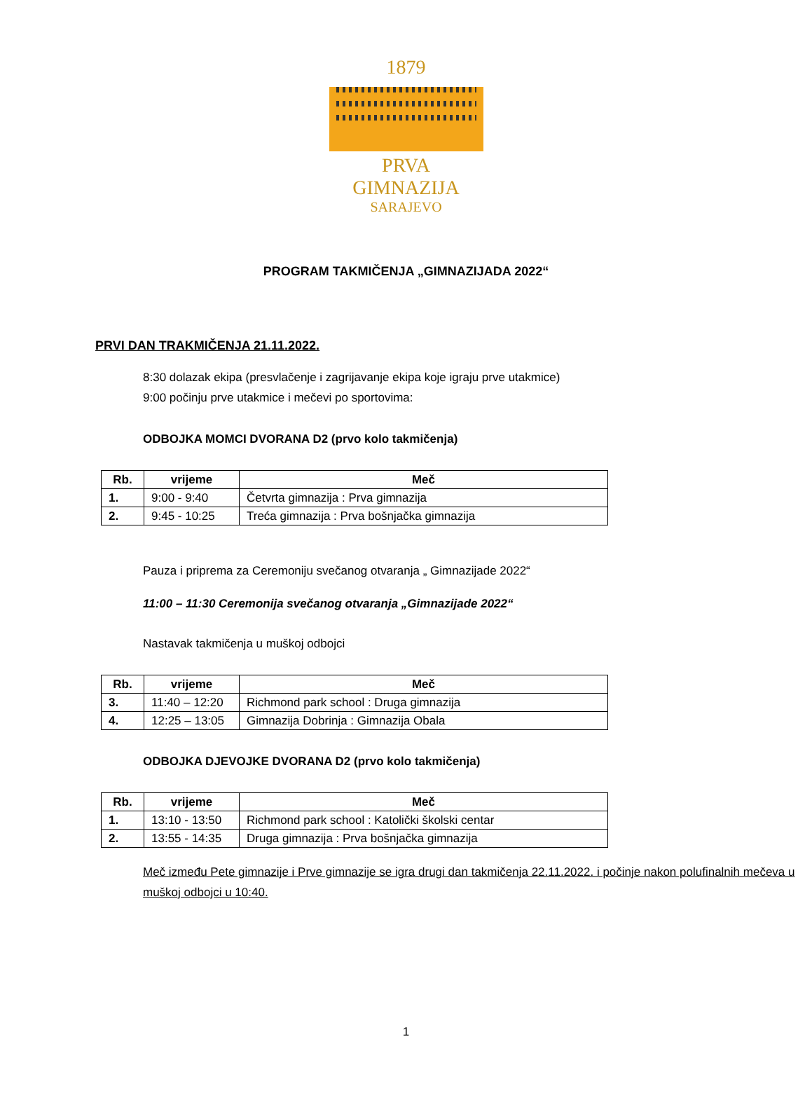1879
PRVA GIMNAZIJA
SARAJEVO
PROGRAM TAKMIČENJA „GIMNAZIJADA 2022“
PRVI DAN TRAKMIČENJA 21.11.2022.
8:30 dolazak ekipa (presvlačenje i zagrijavanje ekipa koje igraju prve utakmice)
9:00 počinju prve utakmice i mečevi po sportovima:
ODBOJKA MOMCI DVORANA D2 (prvo kolo takmičenja)
| Rb. | vrijeme | Meč |
| --- | --- | --- |
| 1. | 9:00 - 9:40 | Četvrta gimnazija : Prva gimnazija |
| 2. | 9:45 - 10:25 | Treća gimnazija : Prva bošnjačka gimnazija |
Pauza i priprema za Ceremoniju svečanog otvaranja „ Gimnazijade 2022“
11:00 – 11:30 Ceremonija svečanog otvaranja „Gimnazijade 2022“
Nastavak takmičenja u muškoj odbojci
| Rb. | vrijeme | Meč |
| --- | --- | --- |
| 3. | 11:40 – 12:20 | Richmond park school : Druga gimnazija |
| 4. | 12:25 – 13:05 | Gimnazija Dobrinja : Gimnazija Obala |
ODBOJKA DJEVOJKE DVORANA D2 (prvo kolo takmičenja)
| Rb. | vrijeme | Meč |
| --- | --- | --- |
| 1. | 13:10 - 13:50 | Richmond park school : Katolički školski centar |
| 2. | 13:55 - 14:35 | Druga gimnazija : Prva bošnjačka gimnazija |
Meč između Pete gimnazije i Prve gimnazije se igra drugi dan takmičenja 22.11.2022. i počinje nakon polufinalnih mečeva u muškoj odbojci u 10:40.
1